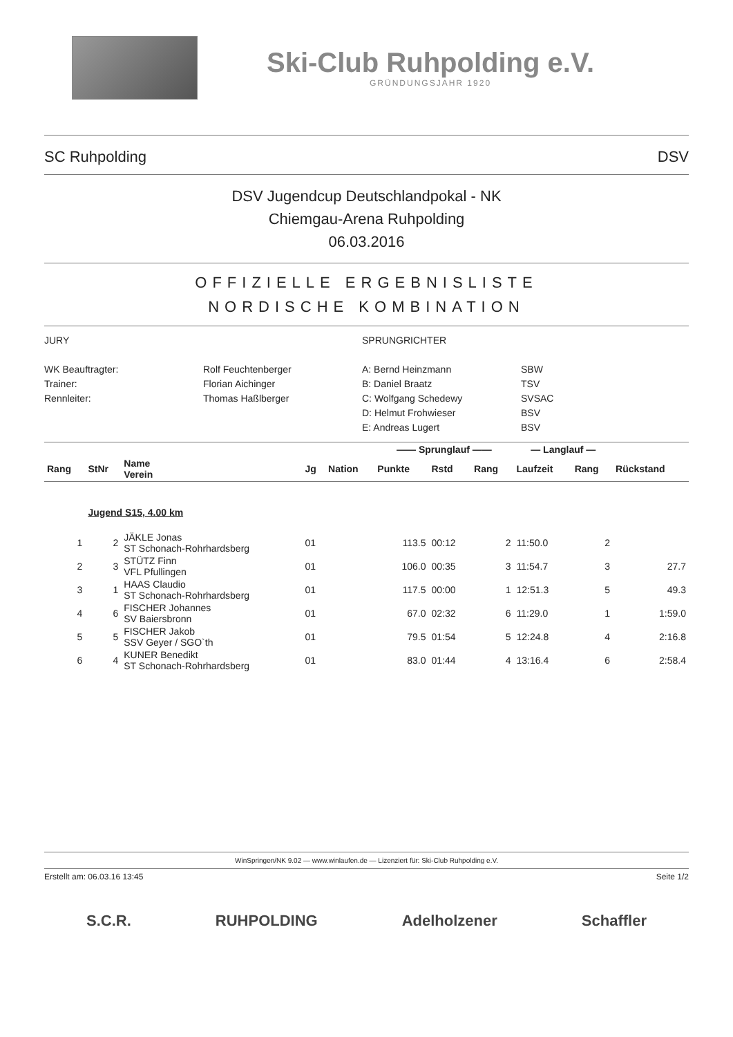Ski-Club Ruhpolding e.V.
GRÜNDUNGSJAHR 1920
SC Ruhpolding DSV
DSV Jugendcup Deutschlandpokal - NK
Chiemgau-Arena Ruhpolding
06.03.2016
OFFIZIELLE ERGEBNISLISTE
NORDISCHE KOMBINATION
JURY
SPRUNGRICHTER
WK Beauftragter:
Rolf Feuchtenberger
A: Bernd Heinzmann
SBW
Trainer:
Florian Aichinger
B: Daniel Braatz
TSV
Rennleiter:
Thomas Haßlberger
C: Wolfgang Schedewy
SVSAC
D: Helmut Frohwieser
BSV
E: Andreas Lugert
BSV
| | | | | | —— Sprunglauf —— | | | — Langlauf — | | |
| --- | --- | --- | --- | --- | --- | --- | --- | --- | --- | --- |
| Rang | StNr | Name Verein | Jg | Nation | Punkte | Rstd | Rang | Laufzeit | Rang | Rückstand |
| | Jugend S15, 4.00 km | | | | | | | | | |
| 1 | 2 | JÄKLE Jonas ST Schonach-Rohrhardsberg | 01 | | 113.5 | 00:12 | 2 | 11:50.0 | 2 | |
| 2 | 3 | STÜTZ Finn VFL Pfullingen | 01 | | 106.0 | 00:35 | 3 | 11:54.7 | 3 | 27.7 |
| 3 | 1 | HAAS Claudio ST Schonach-Rohrhardsberg | 01 | | 117.5 | 00:00 | 1 | 12:51.3 | 5 | 49.3 |
| 4 | 6 | FISCHER Johannes SV Baiersbronn | 01 | | 67.0 | 02:32 | 6 | 11:29.0 | 1 | 1:59.0 |
| 5 | 5 | FISCHER Jakob SSV Geyer / SGO`th | 01 | | 79.5 | 01:54 | 5 | 12:24.8 | 4 | 2:16.8 |
| 6 | 4 | KUNER Benedikt ST Schonach-Rohrhardsberg | 01 | | 83.0 | 01:44 | 4 | 13:16.4 | 6 | 2:58.4 |
WinSpringen/NK 9.02 — www.winlaufen.de — Lizenziert für: Ski-Club Ruhpolding e.V.
Erstellt am: 06.03.16 13:45 Seite 1/2
S.C.R. RUHPOLDING Adelholzener Schaffler